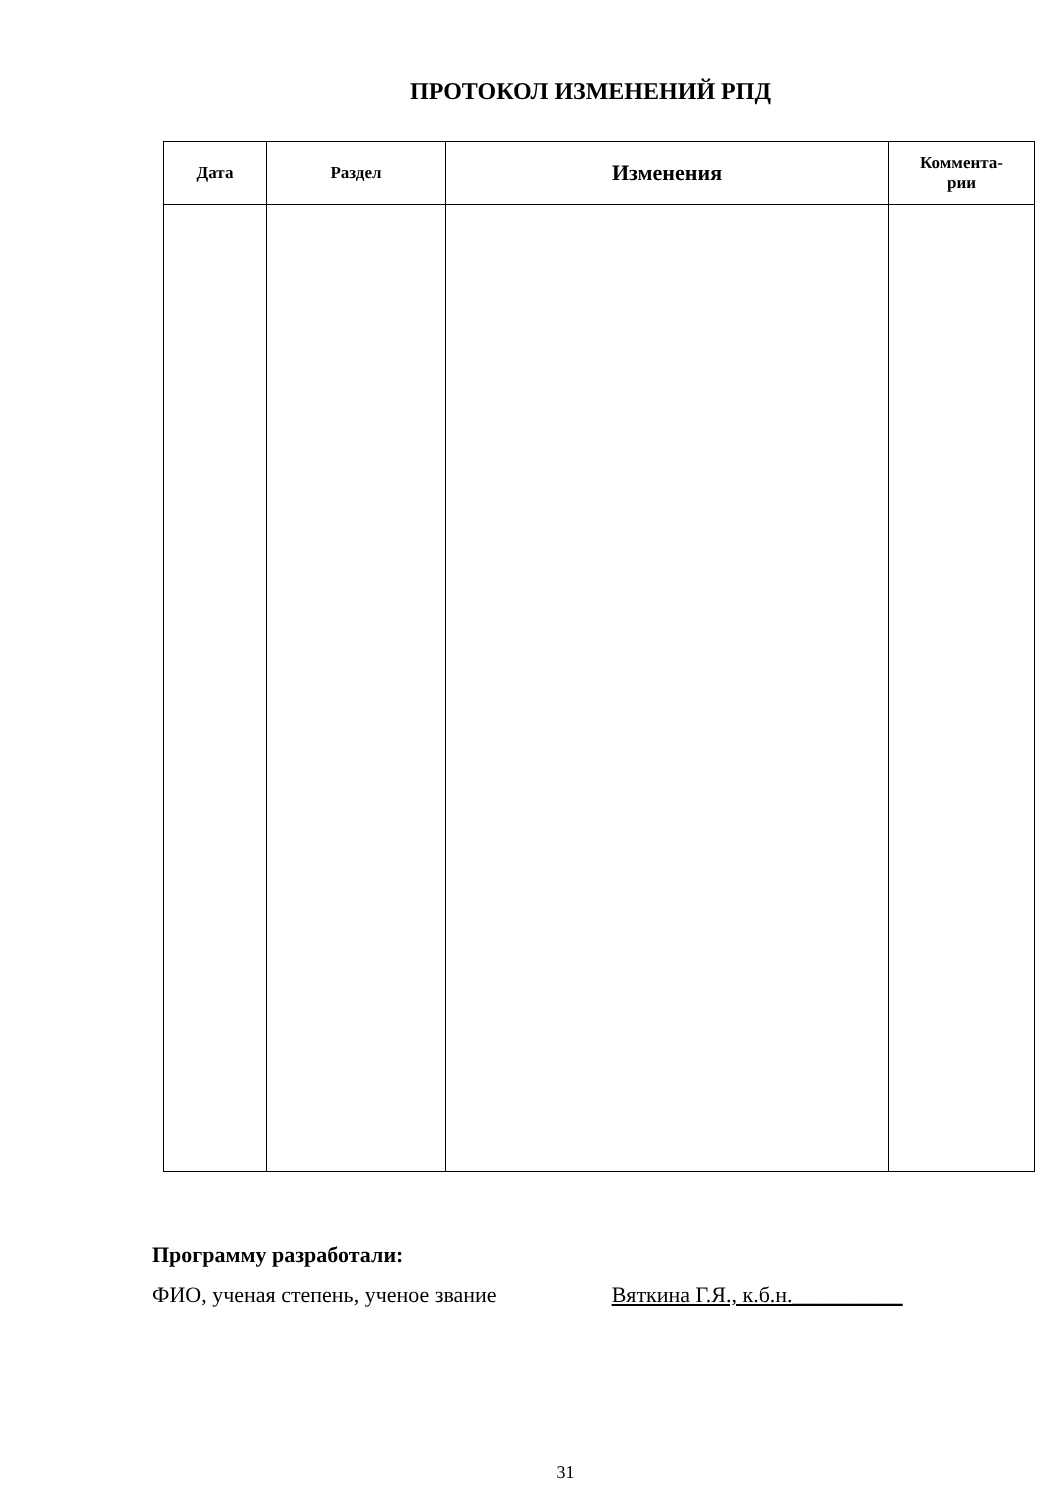ПРОТОКОЛ ИЗМЕНЕНИЙ РПД
| Дата | Раздел | Изменения | Коммента- рии |
| --- | --- | --- | --- |
Программу разработали:
ФИО, ученая степень, ученое звание Вяткина Г.Я., к.б.н.__________
31